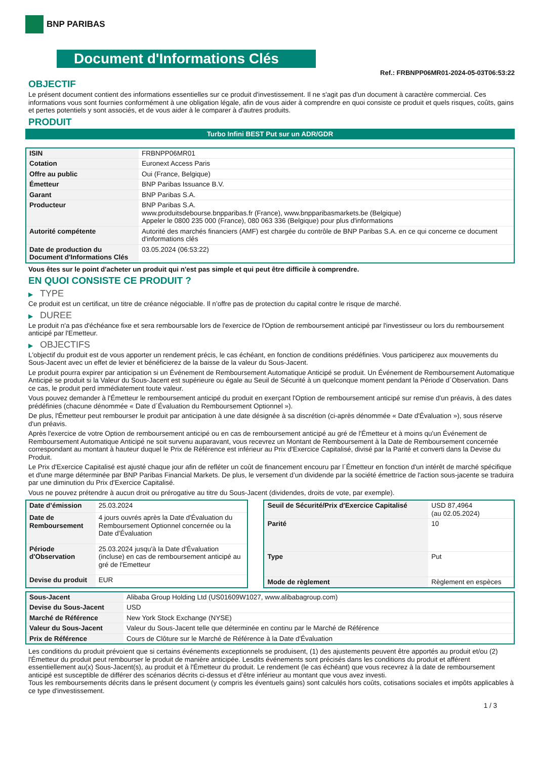BNP PARIBAS
Document d'Informations Clés
Ref.: FRBNPP06MR01-2024-05-03T06:53:22
OBJECTIF
Le présent document contient des informations essentielles sur ce produit d'investissement. Il ne s'agit pas d'un document à caractère commercial. Ces informations vous sont fournies conformément à une obligation légale, afin de vous aider à comprendre en quoi consiste ce produit et quels risques, coûts, gains et pertes potentiels y sont associés, et de vous aider à le comparer à d'autres produits.
PRODUIT
Turbo Infini BEST Put sur un ADR/GDR
| ISIN | FRBNPP06MR01 |
| Cotation | Euronext Access Paris |
| Offre au public | Oui (France, Belgique) |
| Émetteur | BNP Paribas Issuance B.V. |
| Garant | BNP Paribas S.A. |
| Producteur | BNP Paribas S.A. www.produitsdebourse.bnpparibas.fr (France), www.bnpparibasmarkets.be (Belgique) Appeler le 0800 235 000 (France), 080 063 336 (Belgique) pour plus d'informations |
| Autorité compétente | Autorité des marchés financiers (AMF) est chargée du contrôle de BNP Paribas S.A. en ce qui concerne ce document d'informations clés |
| Date de production du Document d'Informations Clés | 03.05.2024 (06:53:22) |
Vous êtes sur le point d'acheter un produit qui n'est pas simple et qui peut être difficile à comprendre.
EN QUOI CONSISTE CE PRODUIT ?
▶ TYPE
Ce produit est un certificat, un titre de créance négociable. Il n’offre pas de protection du capital contre le risque de marché.
▶ DUREE
Le produit n'a pas d'échéance fixe et sera remboursable lors de l'exercice de l'Option de remboursement anticipé par l'investisseur ou lors du remboursement anticipé par l'Emetteur.
▶ OBJECTIFS
L'objectif du produit est de vous apporter un rendement précis, le cas échéant, en fonction de conditions prédéfinies. Vous participerez aux mouvements du Sous-Jacent avec un effet de levier et bénéficierez de la baisse de la valeur du Sous-Jacent.
Le produit pourra expirer par anticipation si un Événement de Remboursement Automatique Anticipé se produit. Un Événement de Remboursement Automatique Anticipé se produit si la Valeur du Sous-Jacent est supérieure ou égale au Seuil de Sécurité à un quelconque moment pendant la Période d´Observation. Dans ce cas, le produit perd immédiatement toute valeur.
Vous pouvez demander à l'Émetteur le remboursement anticipé du produit en exerçant l'Option de remboursement anticipé sur remise d'un préavis, à des dates prédéfinies (chacune dénommée « Date d´Évaluation du Remboursement Optionnel »).
De plus, l'Émetteur peut rembourser le produit par anticipation à une date désignée à sa discrétion (ci-après dénommée « Date d'Évaluation »), sous réserve d'un préavis.
Après l'exercice de votre Option de remboursement anticipé ou en cas de remboursement anticipé au gré de l'Émetteur et à moins qu'un Événement de Remboursement Automatique Anticipé ne soit survenu auparavant, vous recevrez un Montant de Remboursement à la Date de Remboursement concernée correspondant au montant à hauteur duquel le Prix de Référence est inférieur au Prix d'Exercice Capitalisé, divisé par la Parité et converti dans la Devise du Produit.
Le Prix d'Exercice Capitalisé est ajusté chaque jour afin de refléter un coût de financement encouru par l´Émetteur en fonction d'un intérêt de marché spécifique et d'une marge déterminée par BNP Paribas Financial Markets. De plus, le versement d’un dividende par la société émettrice de l'action sous-jacente se traduira par une diminution du Prix d'Exercice Capitalisé.
Vous ne pouvez prétendre à aucun droit ou prérogative au titre du Sous-Jacent (dividendes, droits de vote, par exemple).
| Date d’émission | 25.03.2024 |
| Date de Remboursement | 4 jours ouvrés après la Date d'Évaluation du Remboursement Optionnel concernée ou la Date d'Évaluation |
| Période d'Observation | 25.03.2024 jusqu'à la Date d'Évaluation (incluse) en cas de remboursement anticipé au gré de l'Emetteur |
| Devise du produit | EUR |
| Seuil de Sécurité/Prix d'Exercice Capitalisé | USD 87,4964 (au 02.05.2024) |
| Parité | 10 |
| Type | Put |
| Mode de règlement | Règlement en espèces |
| Sous-Jacent | Alibaba Group Holding Ltd (US01609W1027, www.alibabagroup.com) |
| Devise du Sous-Jacent | USD |
| Marché de Référence | New York Stock Exchange (NYSE) |
| Valeur du Sous-Jacent | Valeur du Sous-Jacent telle que déterminée en continu par le Marché de Référence |
| Prix de Référence | Cours de Clôture sur le Marché de Référence à la Date d'Évaluation |
Les conditions du produit prévoient que si certains événements exceptionnels se produisent, (1) des ajustements peuvent être apportés au produit et/ou (2) l'Émetteur du produit peut rembourser le produit de manière anticipée. Lesdits événements sont précisés dans les conditions du produit et afférent essentiellement au(x) Sous-Jacent(s), au produit et à l'Émetteur du produit. Le rendement (le cas échéant) que vous recevrez à la date de remboursement anticipé est susceptible de différer des scénarios décrits ci-dessus et d’être inférieur au montant que vous avez investi.
Tous les remboursements décrits dans le présent document (y compris les éventuels gains) sont calculés hors coûts, cotisations sociales et impôts applicables à ce type d'investissement.
1 / 3